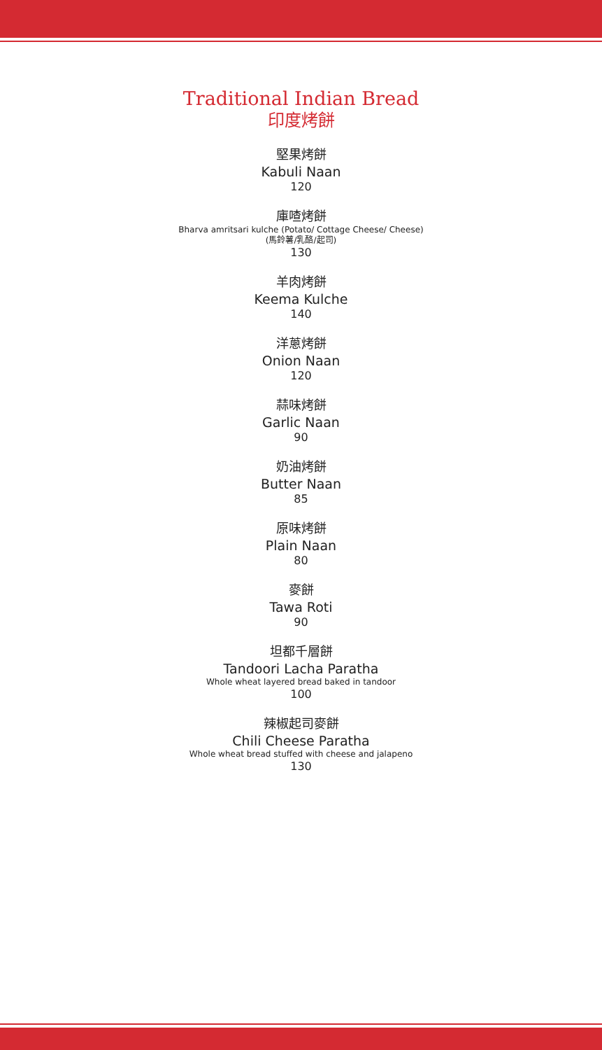Traditional Indian Bread
印度烤餅
堅果烤餅
Kabuli Naan
120
庫喳烤餅
Bharva amritsari kulche (Potato/ Cottage Cheese/ Cheese)
(馬鈴薯/乳酪/起司)
130
羊肉烤餅
Keema Kulche
140
洋蔥烤餅
Onion Naan
120
蒜味烤餅
Garlic Naan
90
奶油烤餅
Butter Naan
85
原味烤餅
Plain Naan
80
麥餅
Tawa Roti
90
坦都千層餅
Tandoori Lacha Paratha
Whole wheat layered bread baked in tandoor
100
辣椒起司麥餅
Chili Cheese Paratha
Whole wheat bread stuffed with cheese and jalapeno
130